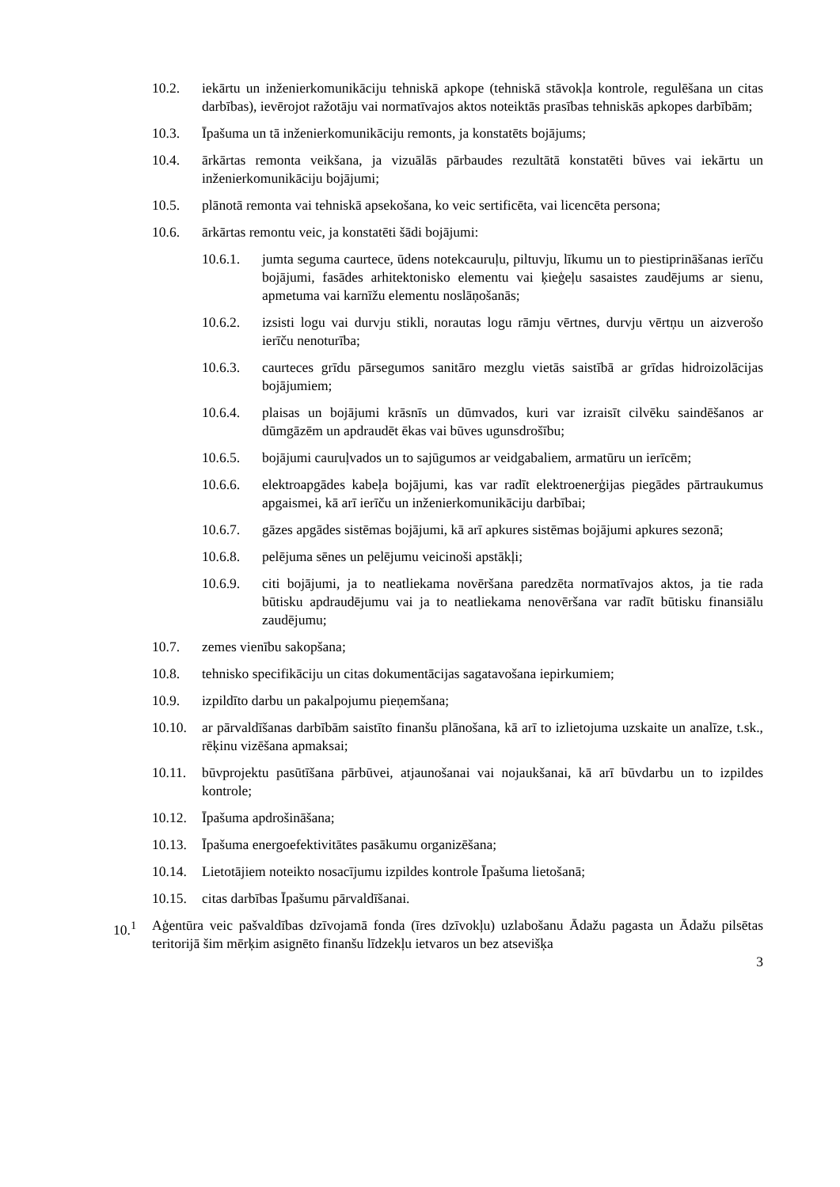10.2. iekārtu un inženierkomunikāciju tehniskā apkope (tehniskā stāvokļa kontrole, regulēšana un citas darbības), ievērojot ražotāju vai normatīvajos aktos noteiktās prasības tehniskās apkopes darbībām;
10.3. Īpašuma un tā inženierkomunikāciju remonts, ja konstatēts bojājums;
10.4. ārkārtas remonta veikšana, ja vizuālās pārbaudes rezultātā konstatēti būves vai iekārtu un inženierkomunikāciju bojājumi;
10.5. plānotā remonta vai tehniskā apsekošana, ko veic sertificēta, vai licencēta persona;
10.6. ārkārtas remontu veic, ja konstatēti šādi bojājumi:
10.6.1. jumta seguma caurtece, ūdens notekcauruļu, piltuvju, līkumu un to piestiprināšanas ierīču bojājumi, fasādes arhitektonisko elementu vai ķieģeļu sasaistes zaudējums ar sienu, apmetuma vai karnīžu elementu noslāņošanās;
10.6.2. izsisti logu vai durvju stikli, norautas logu rāmju vērtnes, durvju vērtņu un aizverošo ierīču nenoturība;
10.6.3. caurteces grīdu pārsegumos sanitāro mezglu vietās saistībā ar grīdas hidroizolācijas bojājumiem;
10.6.4. plaisas un bojājumi krāsnīs un dūmvados, kuri var izraisīt cilvēku saindēšanos ar dūmgāzēm un apdraudēt ēkas vai būves ugunsdrošību;
10.6.5. bojājumi cauruļvados un to sajūgumos ar veidgabaliem, armatūru un ierīcēm;
10.6.6. elektroapgādes kabeļa bojājumi, kas var radīt elektroenerģijas piegādes pārtraukumus apgaismei, kā arī ierīču un inženierkomunikāciju darbībai;
10.6.7. gāzes apgādes sistēmas bojājumi, kā arī apkures sistēmas bojājumi apkures sezonā;
10.6.8. pelējuma sēnes un pelējumu veicinoši apstākļi;
10.6.9. citi bojājumi, ja to neatliekama novēršana paredzēta normatīvajos aktos, ja tie rada būtisku apdraudējumu vai ja to neatliekama nenovēršana var radīt būtisku finansiālu zaudējumu;
10.7. zemes vienību sakopšana;
10.8. tehnisko specifikāciju un citas dokumentācijas sagatavošana iepirkumiem;
10.9. izpildīto darbu un pakalpojumu pieņemšana;
10.10. ar pārvaldīšanas darbībām saistīto finanšu plānošana, kā arī to izlietojuma uzskaite un analīze, t.sk., rēķinu vizēšana apmaksai;
10.11. būvprojektu pasūtīšana pārbūvei, atjaunošanai vai nojaukšanai, kā arī būvdarbu un to izpildes kontrole;
10.12. Īpašuma apdrošināšana;
10.13. Īpašuma energoefektivitātes pasākumu organizēšana;
10.14. Lietotājiem noteikto nosacījumu izpildes kontrole Īpašuma lietošanā;
10.15. citas darbības Īpašumu pārvaldīšanai.
10.<sup>1</sup> Aģentūra veic pašvaldības dzīvojamā fonda (īres dzīvokļu) uzlabošanu Ādažu pagasta un Ādažu pilsētas teritorijā šim mērķim asignēto finanšu līdzekļu ietvaros un bez atsevišķa
3